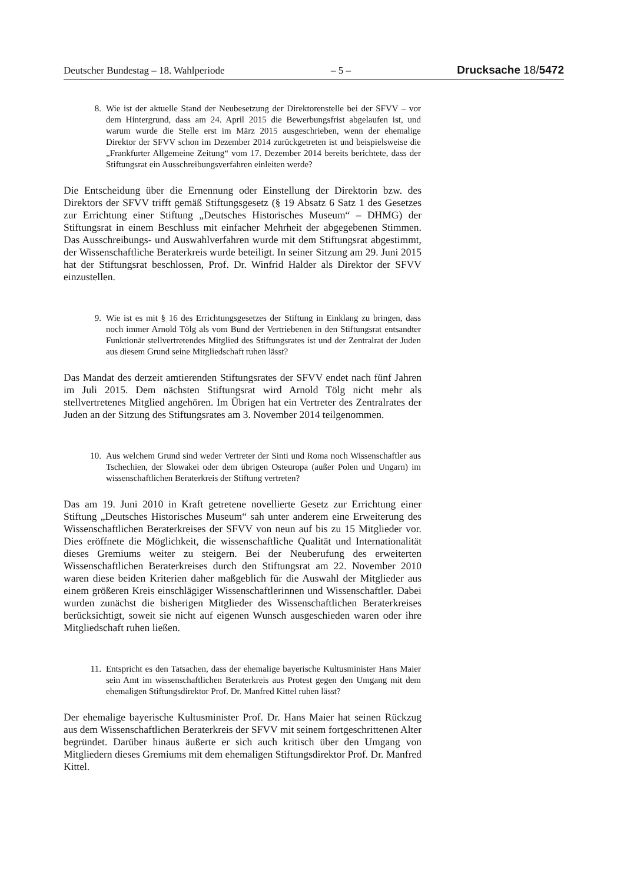Deutscher Bundestag – 18. Wahlperiode – 5 – Drucksache 18/5472
8. Wie ist der aktuelle Stand der Neubesetzung der Direktorenstelle bei der SFVV – vor dem Hintergrund, dass am 24. April 2015 die Bewerbungsfrist abgelaufen ist, und warum wurde die Stelle erst im März 2015 ausgeschrieben, wenn der ehemalige Direktor der SFVV schon im Dezember 2014 zurückgetreten ist und beispielsweise die „Frankfurter Allgemeine Zeitung“ vom 17. Dezember 2014 bereits berichtete, dass der Stiftungsrat ein Ausschreibungsverfahren einleiten werde?
Die Entscheidung über die Ernennung oder Einstellung der Direktorin bzw. des Direktors der SFVV trifft gemäß Stiftungsgesetz (§ 19 Absatz 6 Satz 1 des Gesetzes zur Errichtung einer Stiftung „Deutsches Historisches Museum“ – DHMG) der Stiftungsrat in einem Beschluss mit einfacher Mehrheit der abgegebenen Stimmen. Das Ausschreibungs- und Auswahlverfahren wurde mit dem Stiftungsrat abgestimmt, der Wissenschaftliche Beraterkreis wurde beteiligt. In seiner Sitzung am 29. Juni 2015 hat der Stiftungsrat beschlossen, Prof. Dr. Winfrid Halder als Direktor der SFVV einzustellen.
9. Wie ist es mit § 16 des Errichtungsgesetzes der Stiftung in Einklang zu bringen, dass noch immer Arnold Tölg als vom Bund der Vertriebenen in den Stiftungsrat entsandter Funktionär stellvertretendes Mitglied des Stiftungsrates ist und der Zentralrat der Juden aus diesem Grund seine Mitgliedschaft ruhen lässt?
Das Mandat des derzeit amtierenden Stiftungsrates der SFVV endet nach fünf Jahren im Juli 2015. Dem nächsten Stiftungsrat wird Arnold Tölg nicht mehr als stellvertretenes Mitglied angehören. Im Übrigen hat ein Vertreter des Zentralrates der Juden an der Sitzung des Stiftungsrates am 3. November 2014 teilgenommen.
10. Aus welchem Grund sind weder Vertreter der Sinti und Roma noch Wissenschaftler aus Tschechien, der Slowakei oder dem übrigen Osteuropa (außer Polen und Ungarn) im wissenschaftlichen Beraterkreis der Stiftung vertreten?
Das am 19. Juni 2010 in Kraft getretene novellierte Gesetz zur Errichtung einer Stiftung „Deutsches Historisches Museum“ sah unter anderem eine Erweiterung des Wissenschaftlichen Beraterkreises der SFVV von neun auf bis zu 15 Mitglieder vor. Dies eröffnete die Möglichkeit, die wissenschaftliche Qualität und Internationalität dieses Gremiums weiter zu steigern. Bei der Neuberufung des erweiterten Wissenschaftlichen Beraterkreises durch den Stiftungsrat am 22. November 2010 waren diese beiden Kriterien daher maßgeblich für die Auswahl der Mitglieder aus einem größeren Kreis einschlägiger Wissenschaftlerinnen und Wissenschaftler. Dabei wurden zunächst die bisherigen Mitglieder des Wissenschaftlichen Beraterkreises berücksichtigt, soweit sie nicht auf eigenen Wunsch ausgeschieden waren oder ihre Mitgliedschaft ruhen ließen.
11. Entspricht es den Tatsachen, dass der ehemalige bayerische Kultusminister Hans Maier sein Amt im wissenschaftlichen Beraterkreis aus Protest gegen den Umgang mit dem ehemaligen Stiftungsdirektor Prof. Dr. Manfred Kittel ruhen lässt?
Der ehemalige bayerische Kultusminister Prof. Dr. Hans Maier hat seinen Rückzug aus dem Wissenschaftlichen Beraterkreis der SFVV mit seinem fortgeschrittenen Alter begründet. Darüber hinaus äußerte er sich auch kritisch über den Umgang von Mitgliedern dieses Gremiums mit dem ehemaligen Stiftungsdirektor Prof. Dr. Manfred Kittel.